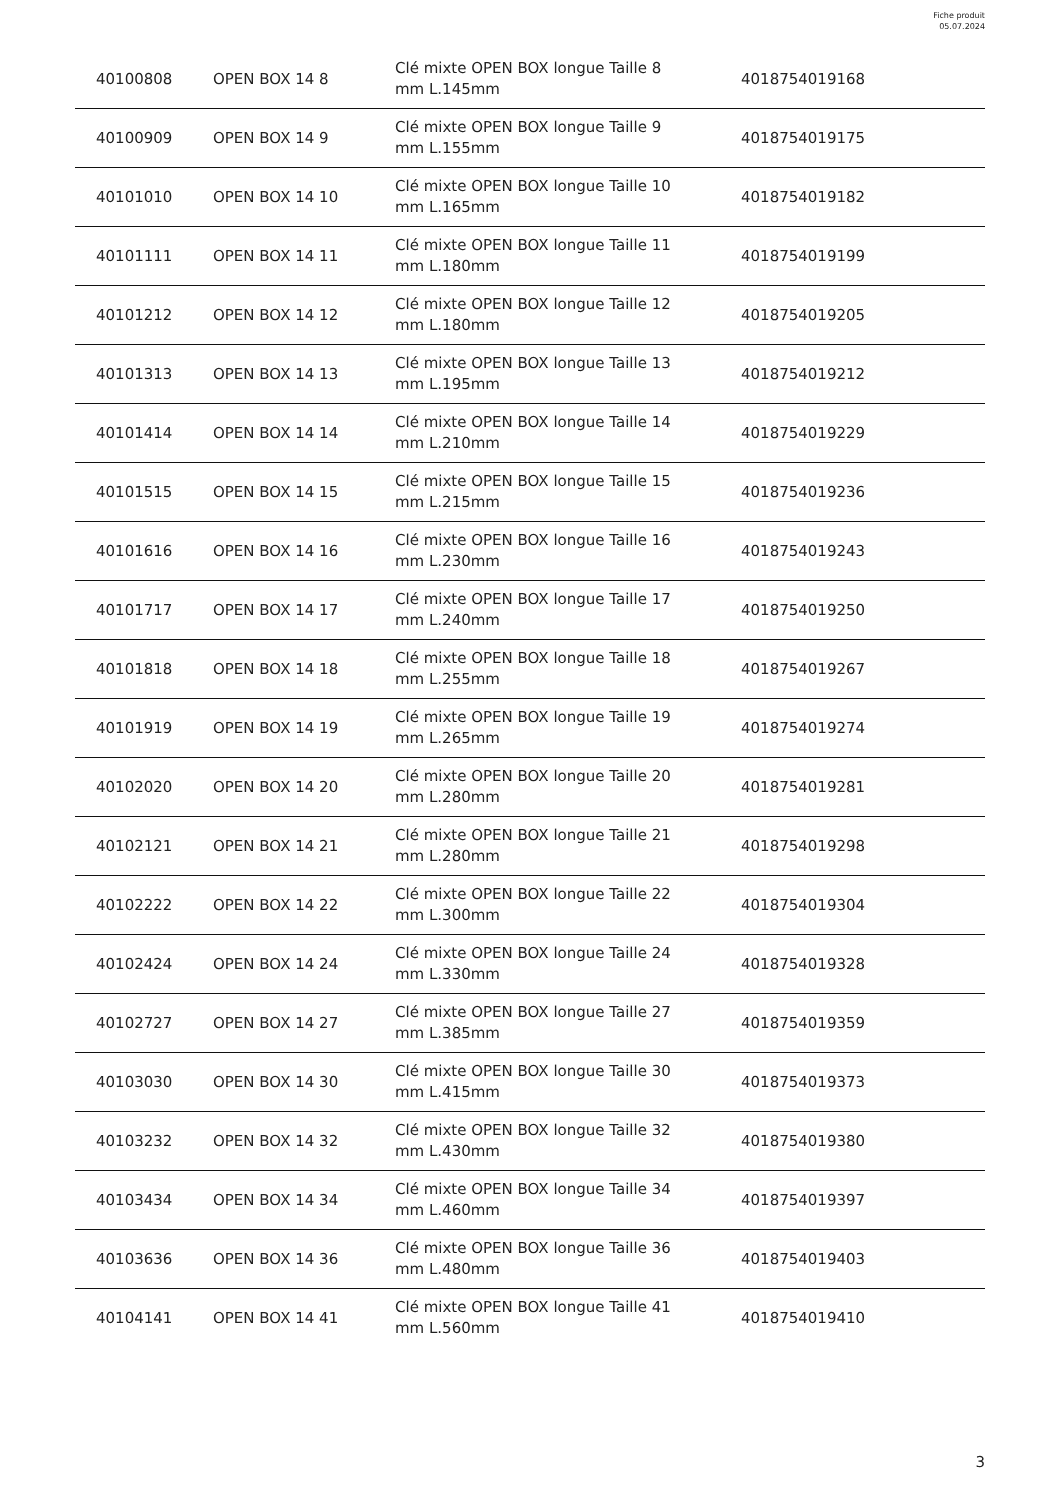Fiche produit
05.07.2024
| 40100808 | OPEN BOX 14 8 | Clé mixte OPEN BOX longue Taille 8 mm L.145mm | 4018754019168 |
| 40100909 | OPEN BOX 14 9 | Clé mixte OPEN BOX longue Taille 9 mm L.155mm | 4018754019175 |
| 40101010 | OPEN BOX 14 10 | Clé mixte OPEN BOX longue Taille 10 mm L.165mm | 4018754019182 |
| 40101111 | OPEN BOX 14 11 | Clé mixte OPEN BOX longue Taille 11 mm L.180mm | 4018754019199 |
| 40101212 | OPEN BOX 14 12 | Clé mixte OPEN BOX longue Taille 12 mm L.180mm | 4018754019205 |
| 40101313 | OPEN BOX 14 13 | Clé mixte OPEN BOX longue Taille 13 mm L.195mm | 4018754019212 |
| 40101414 | OPEN BOX 14 14 | Clé mixte OPEN BOX longue Taille 14 mm L.210mm | 4018754019229 |
| 40101515 | OPEN BOX 14 15 | Clé mixte OPEN BOX longue Taille 15 mm L.215mm | 4018754019236 |
| 40101616 | OPEN BOX 14 16 | Clé mixte OPEN BOX longue Taille 16 mm L.230mm | 4018754019243 |
| 40101717 | OPEN BOX 14 17 | Clé mixte OPEN BOX longue Taille 17 mm L.240mm | 4018754019250 |
| 40101818 | OPEN BOX 14 18 | Clé mixte OPEN BOX longue Taille 18 mm L.255mm | 4018754019267 |
| 40101919 | OPEN BOX 14 19 | Clé mixte OPEN BOX longue Taille 19 mm L.265mm | 4018754019274 |
| 40102020 | OPEN BOX 14 20 | Clé mixte OPEN BOX longue Taille 20 mm L.280mm | 4018754019281 |
| 40102121 | OPEN BOX 14 21 | Clé mixte OPEN BOX longue Taille 21 mm L.280mm | 4018754019298 |
| 40102222 | OPEN BOX 14 22 | Clé mixte OPEN BOX longue Taille 22 mm L.300mm | 4018754019304 |
| 40102424 | OPEN BOX 14 24 | Clé mixte OPEN BOX longue Taille 24 mm L.330mm | 4018754019328 |
| 40102727 | OPEN BOX 14 27 | Clé mixte OPEN BOX longue Taille 27 mm L.385mm | 4018754019359 |
| 40103030 | OPEN BOX 14 30 | Clé mixte OPEN BOX longue Taille 30 mm L.415mm | 4018754019373 |
| 40103232 | OPEN BOX 14 32 | Clé mixte OPEN BOX longue Taille 32 mm L.430mm | 4018754019380 |
| 40103434 | OPEN BOX 14 34 | Clé mixte OPEN BOX longue Taille 34 mm L.460mm | 4018754019397 |
| 40103636 | OPEN BOX 14 36 | Clé mixte OPEN BOX longue Taille 36 mm L.480mm | 4018754019403 |
| 40104141 | OPEN BOX 14 41 | Clé mixte OPEN BOX longue Taille 41 mm L.560mm | 4018754019410 |
3